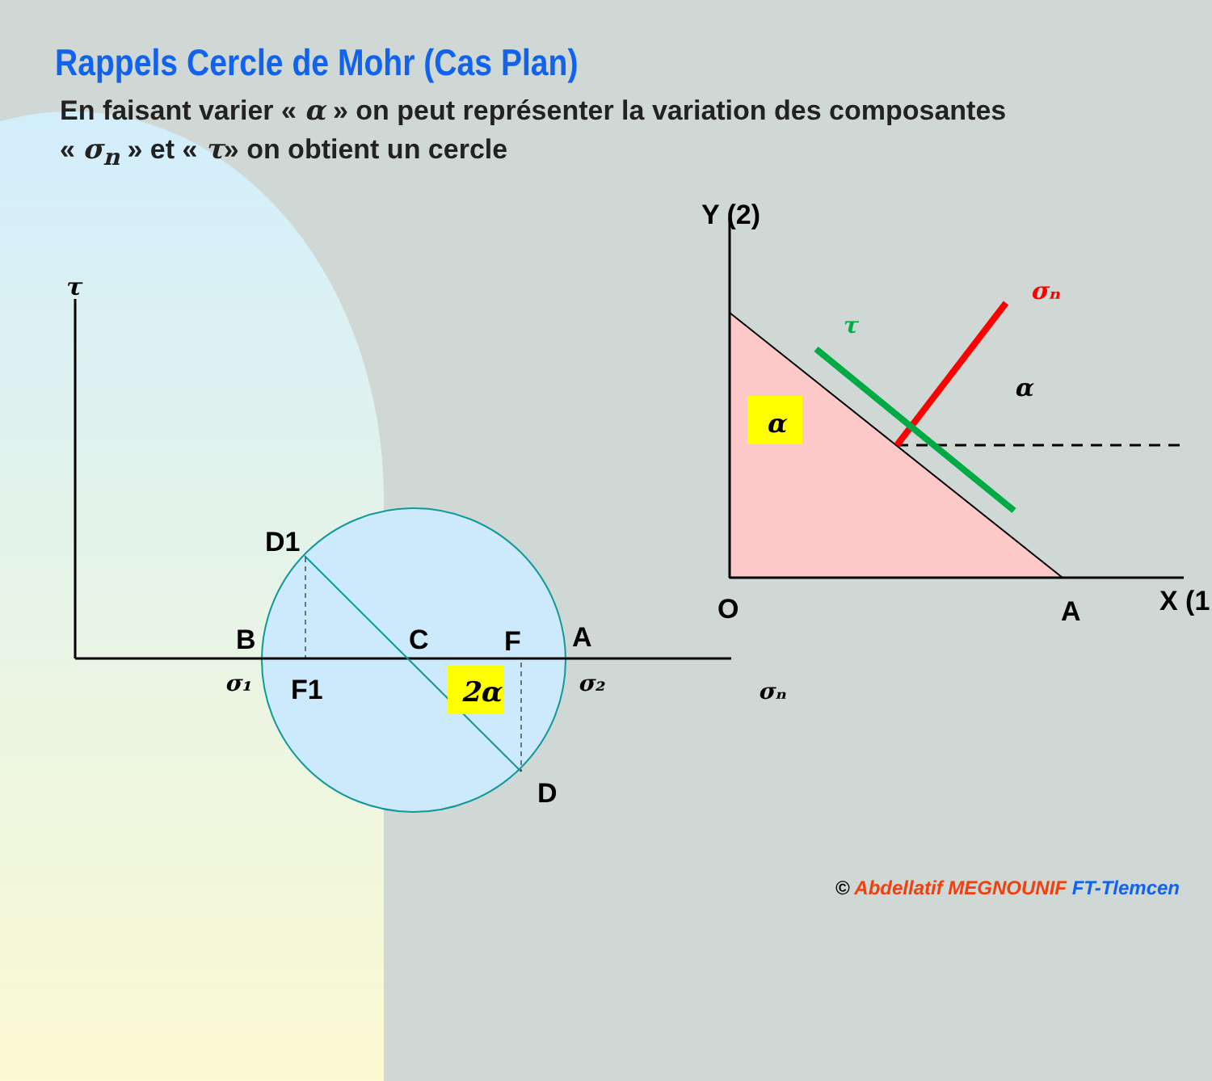Rappels Cercle de Mohr (Cas Plan)
En faisant varier « α » on peut représenter la variation des composantes
« σ<sub>n</sub> » et « τ» on obtient un cercle
2α
τ
D1
B
C
F
A
σ₁
F1
σ₂
σₙ
D
α
α
σₙ
τ
Y (2)
O
A
X (1
© Abdellatif MEGNOUNIF FT-Tlemcen